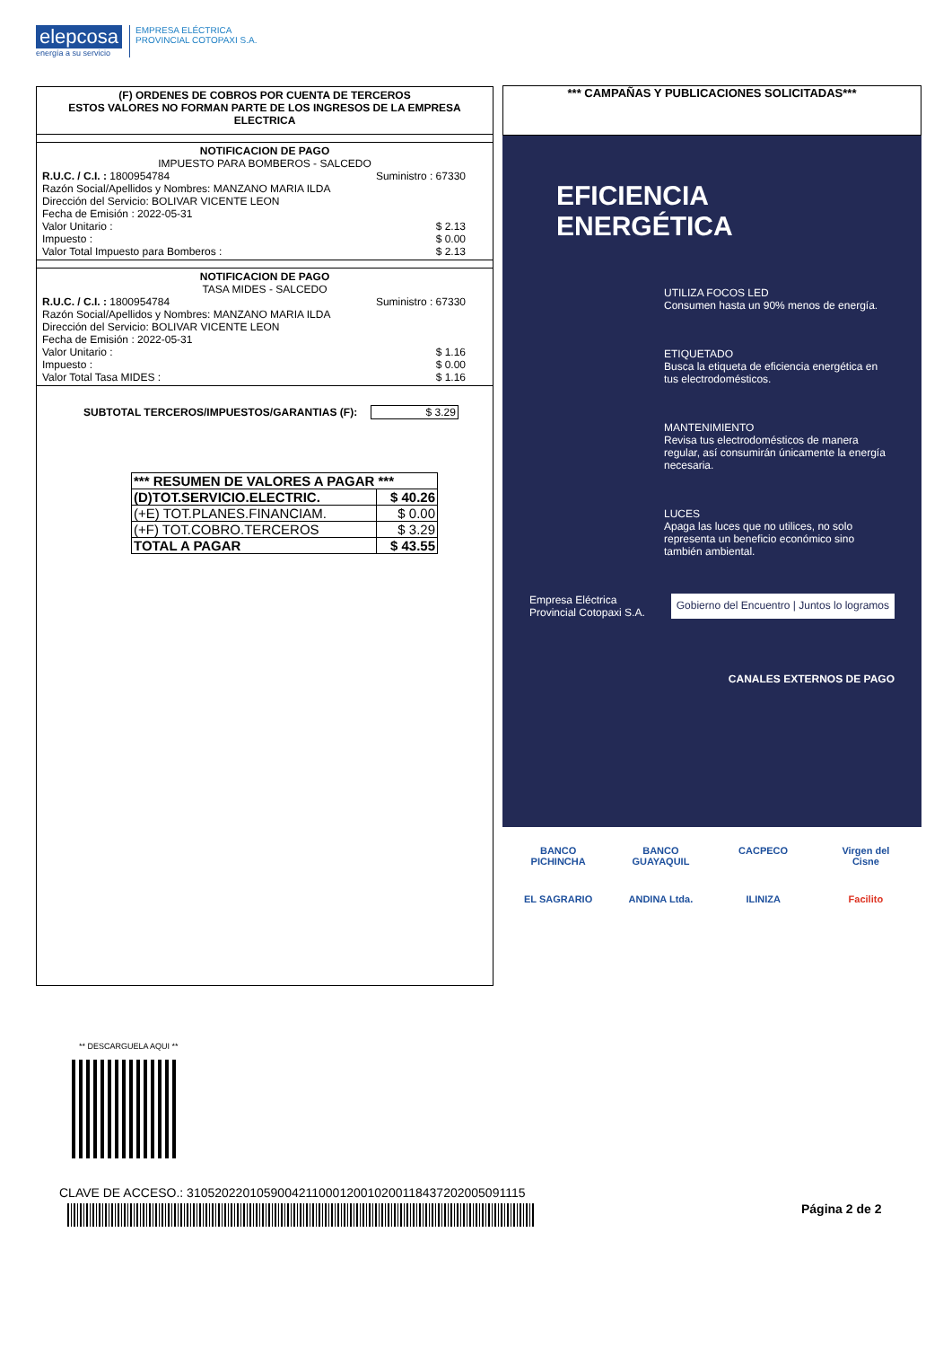elepcosa
energía a su servicio
EMPRESA ELÉCTRICA
PROVINCIAL COTOPAXI S.A.
(F) ORDENES DE COBROS POR CUENTA DE TERCEROS
ESTOS VALORES NO FORMAN PARTE DE LOS INGRESOS DE LA EMPRESA ELECTRICA
NOTIFICACION DE PAGO
IMPUESTO PARA BOMBEROS - SALCEDO
R.U.C. / C.I. : 1800954784 Suministro : 67330
Razón Social/Apellidos y Nombres: MANZANO MARIA ILDA
Dirección del Servicio: BOLIVAR VICENTE LEON
Fecha de Emisión : 2022-05-31
Valor Unitario : $ 2.13
Impuesto : $ 0.00
Valor Total Impuesto para Bomberos : $ 2.13
NOTIFICACION DE PAGO
TASA MIDES - SALCEDO
R.U.C. / C.I. : 1800954784 Suministro : 67330
Razón Social/Apellidos y Nombres: MANZANO MARIA ILDA
Dirección del Servicio: BOLIVAR VICENTE LEON
Fecha de Emisión : 2022-05-31
Valor Unitario : $ 1.16
Impuesto : $ 0.00
Valor Total Tasa MIDES : $ 1.16
SUBTOTAL TERCEROS/IMPUESTOS/GARANTIAS (F): $ 3.29
| *** RESUMEN DE VALORES A PAGAR *** | |
| (D)TOT.SERVICIO.ELECTRIC. | $ 40.26 |
| (+E) TOT.PLANES.FINANCIAM. | $ 0.00 |
| (+F) TOT.COBRO.TERCEROS | $ 3.29 |
| TOTAL A PAGAR | $ 43.55 |
*** CAMPAÑAS Y PUBLICACIONES SOLICITADAS***
EFICIENCIA
ENERGÉTICA
UTILIZA FOCOS LED
Consumen hasta un 90% menos de energía.
ETIQUETADO
Busca la etiqueta de eficiencia energética en tus electrodomésticos.
MANTENIMIENTO
Revisa tus electrodomésticos de manera regular, así consumirán únicamente la energía necesaria.
LUCES
Apaga las luces que no utilices, no solo representa un beneficio económico sino también ambiental.
Empresa Eléctrica
Provincial Cotopaxi S.A. Gobierno del Encuentro | Juntos lo logramos
CANALES EXTERNOS DE PAGO
BANCO PICHINCHA BANCO GUAYAQUIL CACPECO Virgen del Cisne EL SAGRARIO ANDINA Ltda. ILINIZA Facilito
** DESCARGUELA AQUI **
CLAVE DE ACCESO.: 3105202201059004211000120010200118437202005091115
Página 2 de 2